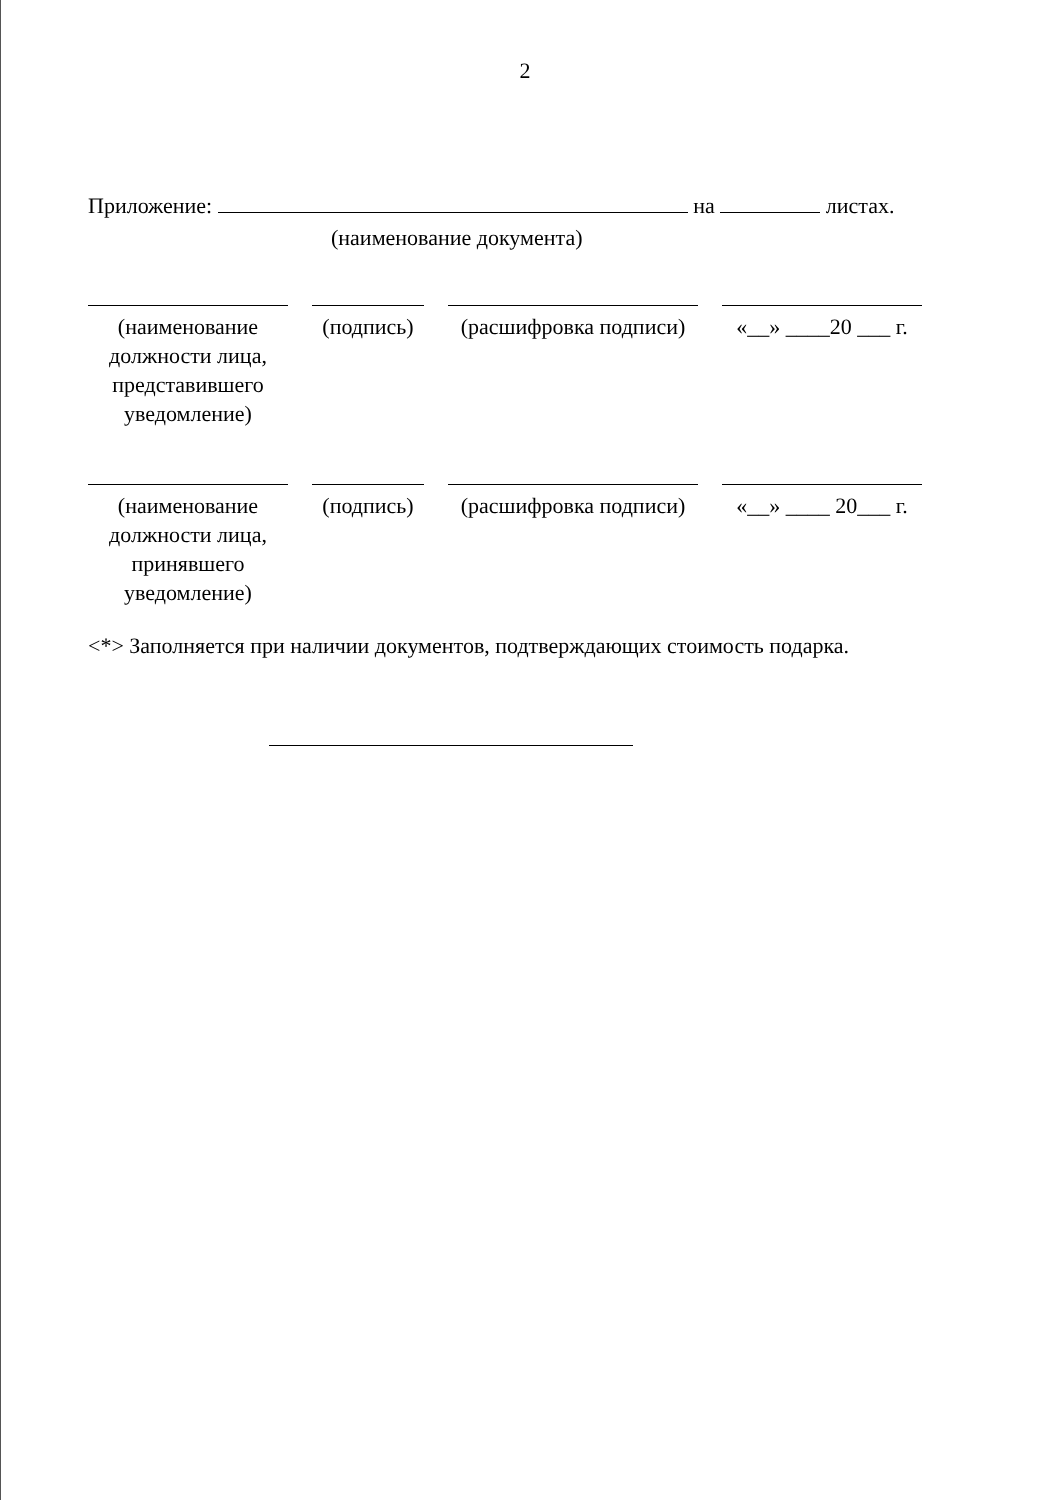2
Приложение: на листах.
(наименование документа)
(наименование должности лица, представившего уведомление)
(подпись)
(расшифровка подписи)
«__» ____20 ___ г.
(наименование должности лица, принявшего уведомление)
(подпись)
(расшифровка подписи)
«__» ____ 20___ г.
<*> Заполняется при наличии документов, подтверждающих стоимость подарка.